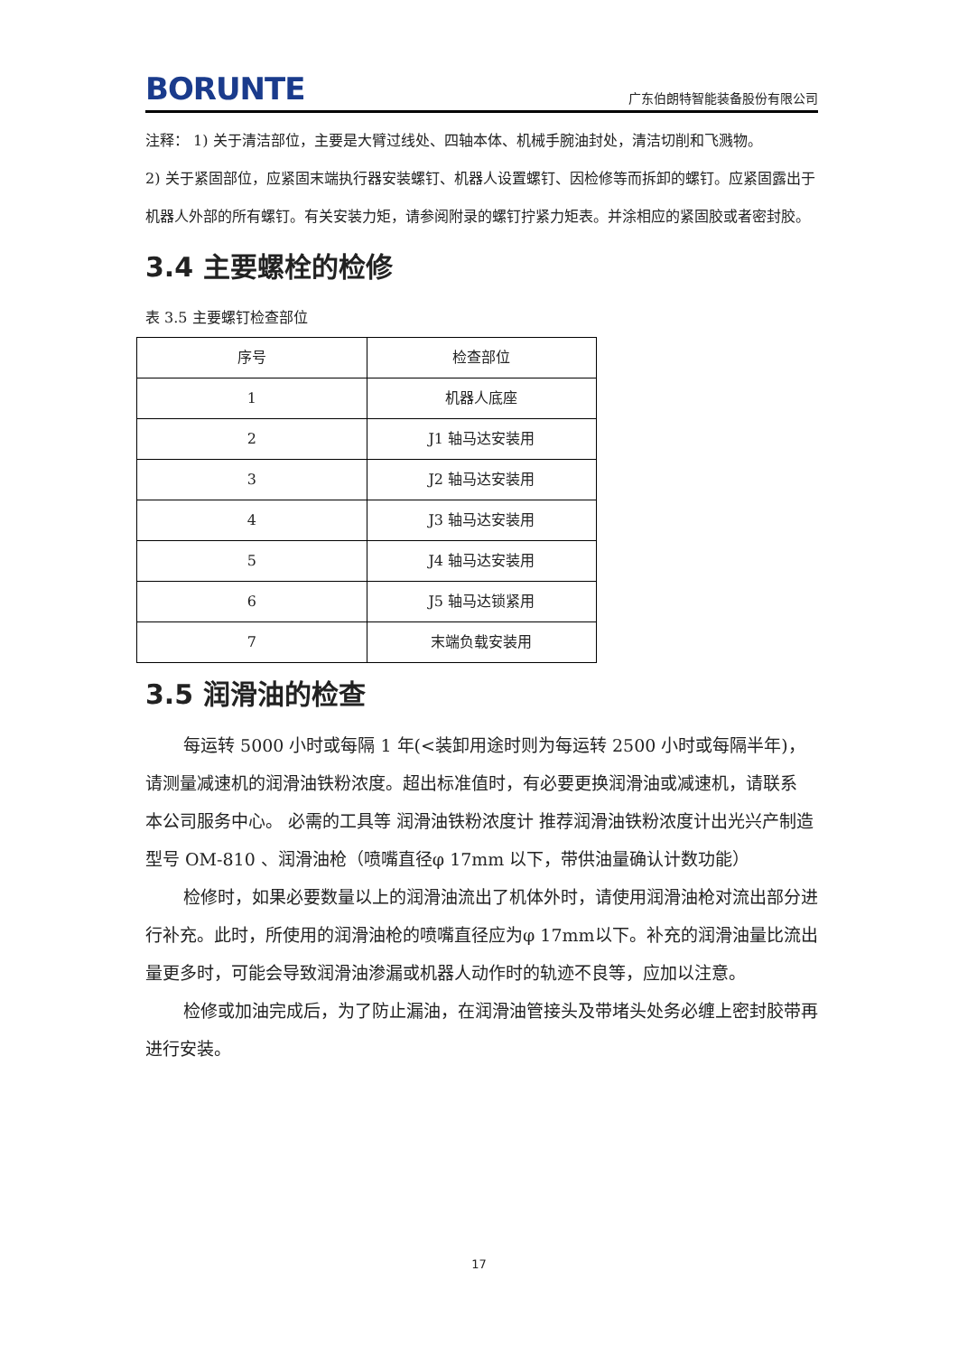BORUNTE 广东伯朗特智能装备股份有限公司
注释： 1) 关于清洁部位，主要是大臂过线处、四轴本体、机械手腕油封处，清洁切削和飞溅物。
2) 关于紧固部位，应紧固末端执行器安装螺钉、机器人设置螺钉、因检修等而拆卸的螺钉。应紧固露出于机器人外部的所有螺钉。有关安装力矩，请参阅附录的螺钉拧紧力矩表。并涂相应的紧固胶或者密封胶。
3.4 主要螺栓的检修
表 3.5 主要螺钉检查部位
| 序号 | 检查部位 |
| 1 | 机器人底座 |
| 2 | J1 轴马达安装用 |
| 3 | J2 轴马达安装用 |
| 4 | J3 轴马达安装用 |
| 5 | J4 轴马达安装用 |
| 6 | J5 轴马达锁紧用 |
| 7 | 末端负载安装用 |
3.5 润滑油的检查
每运转 5000 小时或每隔 1 年(<装卸用途时则为每运转 2500 小时或每隔半年)， 请测量减速机的润滑油铁粉浓度。超出标准值时，有必要更换润滑油或减速机，请联系 本公司服务中心。 必需的工具等 润滑油铁粉浓度计 推荐润滑油铁粉浓度计出光兴产制造型号 OM-810 、润滑油枪（喷嘴直径φ 17mm 以下，带供油量确认计数功能）
检修时，如果必要数量以上的润滑油流出了机体外时，请使用润滑油枪对流出部分进行补充。此时，所使用的润滑油枪的喷嘴直径应为φ 17mm以下。补充的润滑油量比流出量更多时，可能会导致润滑油渗漏或机器人动作时的轨迹不良等，应加以注意。
检修或加油完成后，为了防止漏油，在润滑油管接头及带堵头处务必缠上密封胶带再进行安装。
17